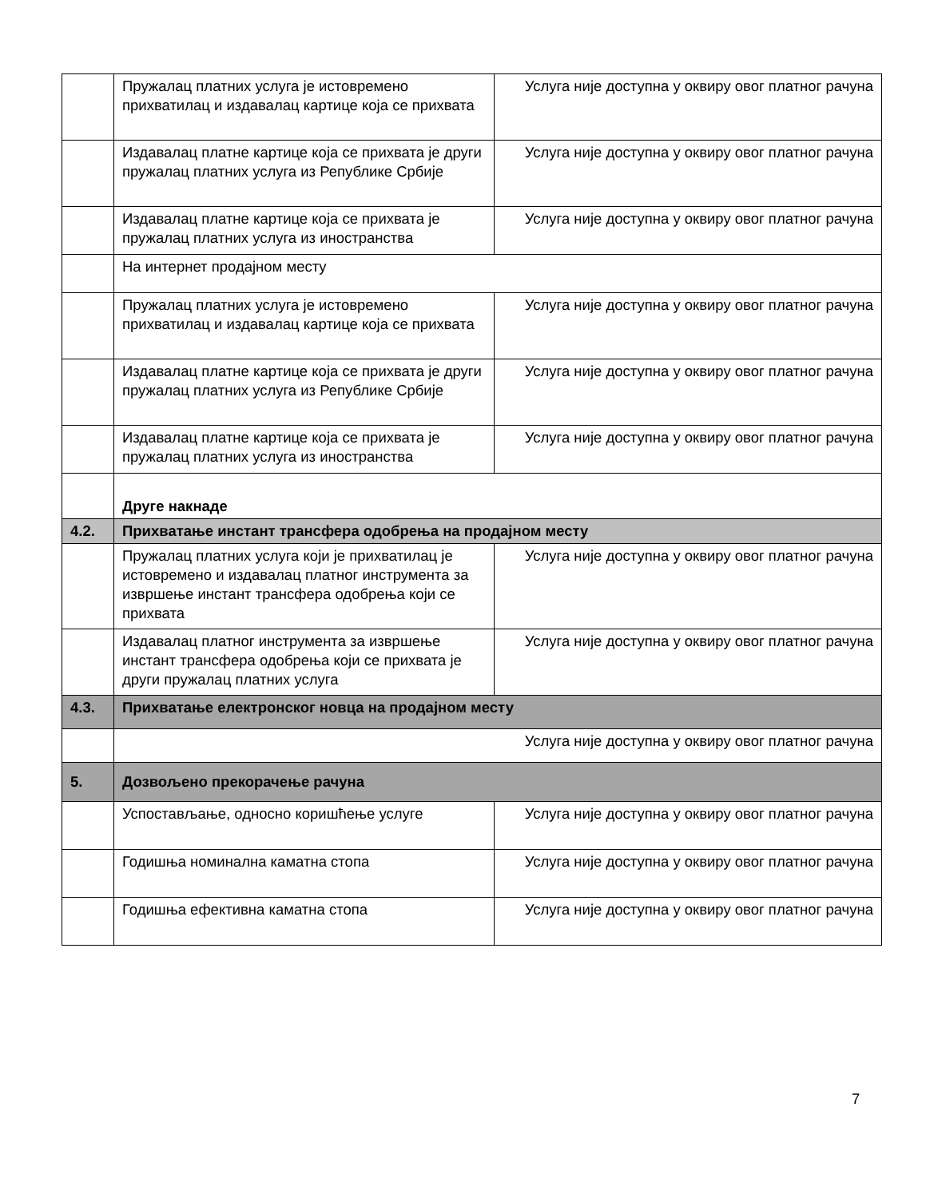| | Пружалац платних услуга је истовремено прихватилац и издавалац картице која се прихвата | Услуга није доступна у оквиру овог платног рачуна |
| | Издавалац платне картице која се прихвата је други пружалац платних услуга из Републике Србије | Услуга није доступна у оквиру овог платног рачуна |
| | Издавалац платне картице која се прихвата је пружалац платних услуга из иностранства | Услуга није доступна у оквиру овог платног рачуна |
| | На интернет продајном месту | |
| | Пружалац платних услуга је истовремено прихватилац и издавалац картице која се прихвата | Услуга није доступна у оквиру овог платног рачуна |
| | Издавалац платне картице која се прихвата је други пружалац платних услуга из Републике Србије | Услуга није доступна у оквиру овог платног рачуна |
| | Издавалац платне картице која се прихвата је пружалац платних услуга из иностранства | Услуга није доступна у оквиру овог платног рачуна |
| | Друге накнаде | |
| 4.2. | Прихватање инстант трансфера одобрења на продајном месту | |
| | Пружалац платних услуга који је прихватилац је истовремено и издавалац платног инструмента за извршење инстант трансфера одобрења који се прихвата | Услуга није доступна у оквиру овог платног рачуна |
| | Издавалац платног инструмента за извршење инстант трансфера одобрења који се прихвата је други пружалац платних услуга | Услуга није доступна у оквиру овог платног рачуна |
| 4.3. | Прихватање електронског новца на продајном месту | |
| | Услуга није доступна у оквиру овог платног рачуна | |
| 5. | Дозвољено прекорачење рачуна | |
| | Успостављање, односно коришћење услуге | Услуга није доступна у оквиру овог платног рачуна |
| | Годишња номинална каматна стопа | Услуга није доступна у оквиру овог платног рачуна |
| | Годишња ефективна каматна стопа | Услуга није доступна у оквиру овог платног рачуна |
7